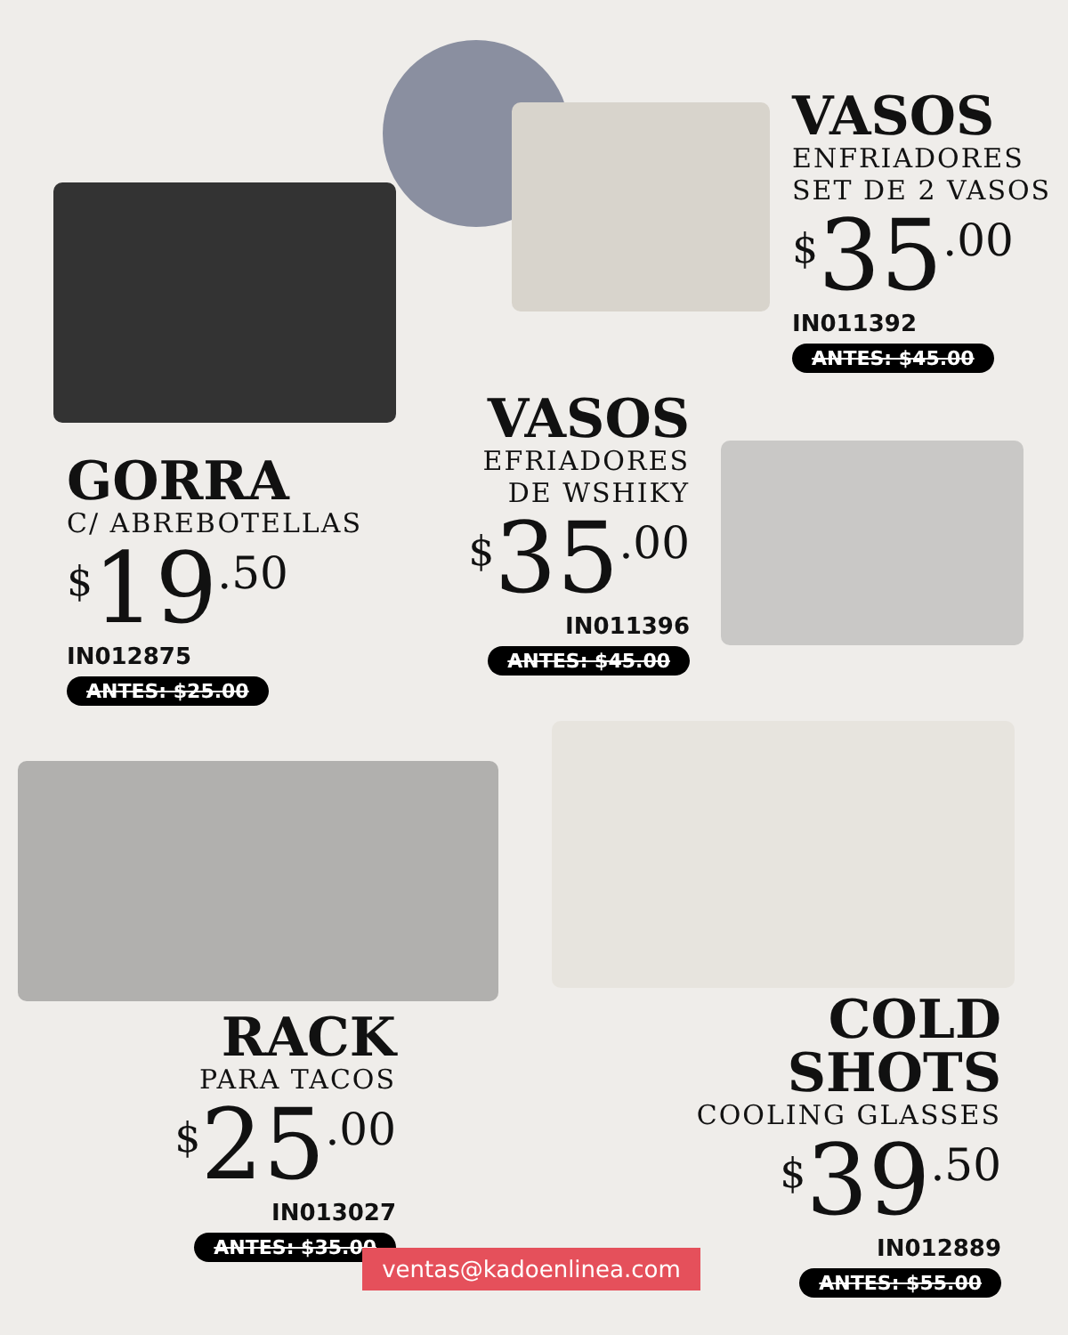VASOS
ENFRIADORES
SET DE 2 VASOS
$35<sup>.00</sup>
IN011392
ANTES: $45.00
VASOS
EFRIADORES
DE WSHIKY
$35<sup>.00</sup>
IN011396
ANTES: $45.00
GORRA
C/ ABREBOTELLAS
$19<sup>.50</sup>
IN012875
ANTES: $25.00
RACK
PARA TACOS
$25<sup>.00</sup>
IN013027
ANTES: $35.00
COLD SHOTS
COOLING GLASSES
$39<sup>.50</sup>
IN012889
ANTES: $55.00
ventas@kadoenlinea.com